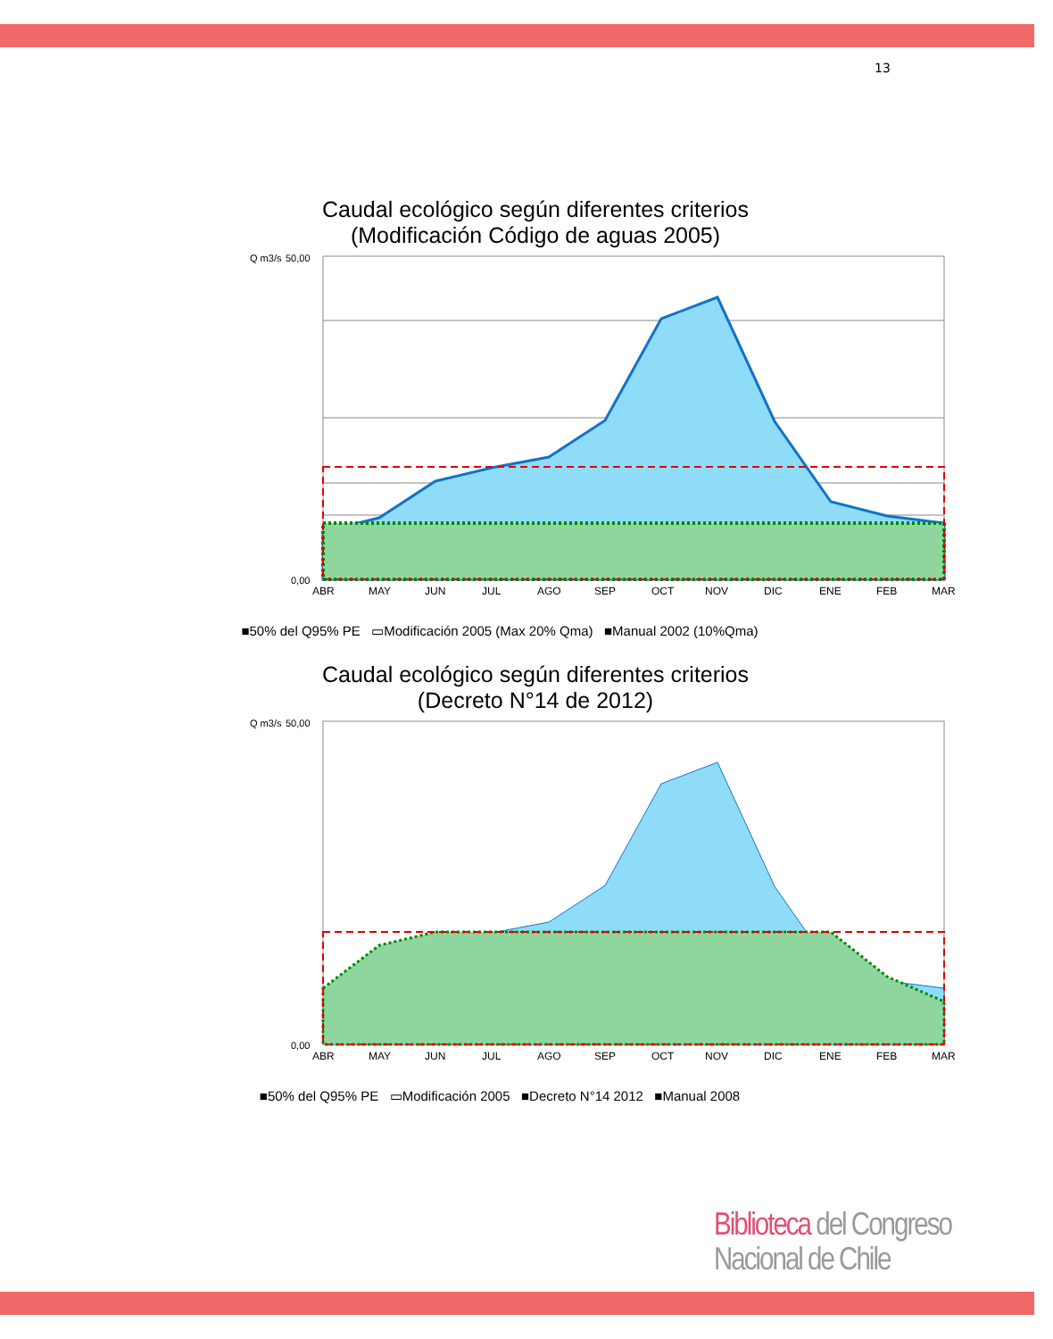13
Caudal ecológico según diferentes criterios
(Modificación Código de aguas 2005)
Q m3/s
50,00
0,00
ABR
MAY
JUN
JUL
AGO
SEP
OCT
NOV
DIC
ENE
FEB
MAR
■50% del Q95% PE ▭Modificación 2005 (Max 20% Qma) ■Manual 2002 (10%Qma)
Caudal ecológico según diferentes criterios
(Decreto N°14 de 2012)
Q m3/s
50,00
0,00
ABR
MAY
JUN
JUL
AGO
SEP
OCT
NOV
DIC
ENE
FEB
MAR
■50% del Q95% PE ▭Modificación 2005 ■Decreto N°14 2012 ■Manual 2008
Biblioteca del Congreso Nacional de Chile